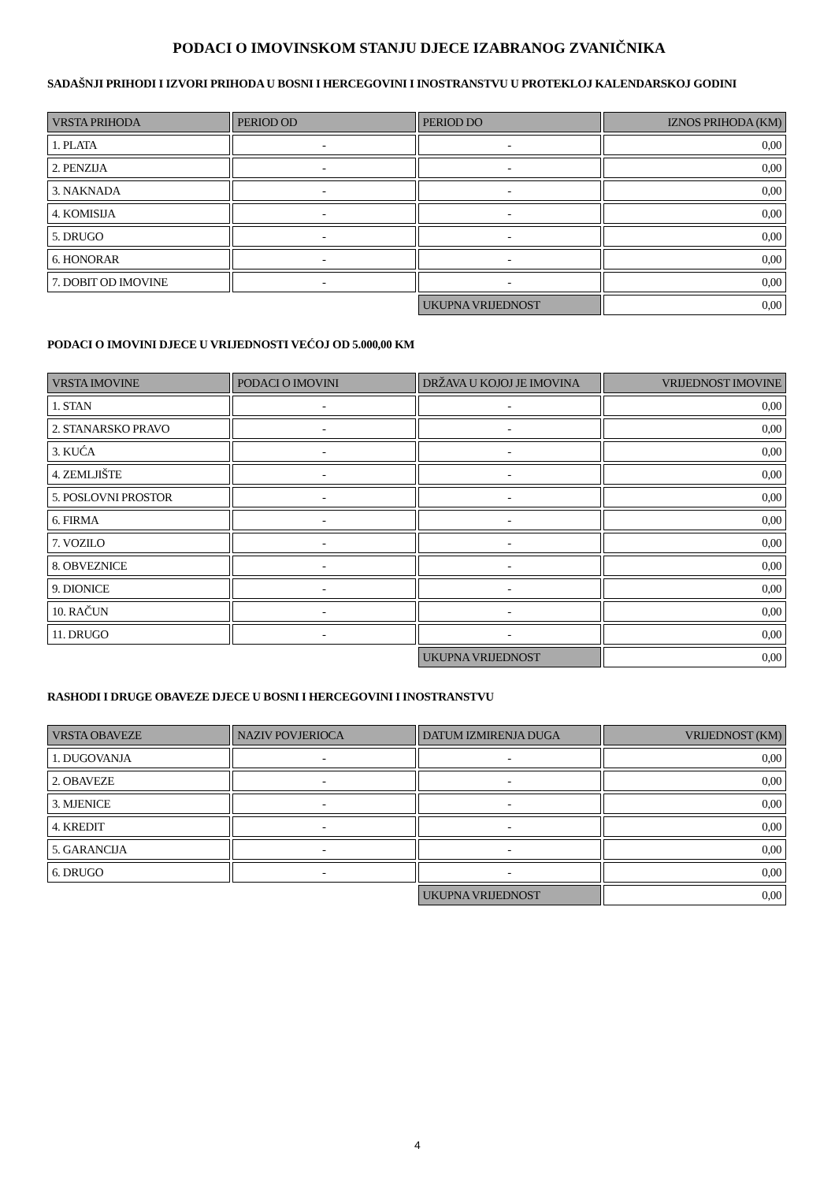PODACI O IMOVINSKOM STANJU DJECE IZABRANOG ZVANIČNIKA
SADAŠNJI PRIHODI I IZVORI PRIHODA U BOSNI I HERCEGOVINI I INOSTRANSTVU U PROTEKLOJ KALENDARSKOJ GODINI
| VRSTA PRIHODA | PERIOD OD | PERIOD DO | IZNOS PRIHODA (KM) |
| --- | --- | --- | --- |
| 1. PLATA | - | - | 0,00 |
| 2. PENZIJA | - | - | 0,00 |
| 3. NAKNADA | - | - | 0,00 |
| 4. KOMISIJA | - | - | 0,00 |
| 5. DRUGO | - | - | 0,00 |
| 6. HONORAR | - | - | 0,00 |
| 7. DOBIT OD IMOVINE | - | - | 0,00 |
| | | UKUPNA VRIJEDNOST | 0,00 |
PODACI O IMOVINI DJECE U VRIJEDNOSTI VEĆOJ OD 5.000,00 KM
| VRSTA IMOVINE | PODACI O IMOVINI | DRŽAVA U KOJOJ JE IMOVINA | VRIJEDNOST IMOVINE |
| --- | --- | --- | --- |
| 1. STAN | - | - | 0,00 |
| 2. STANARSKO PRAVO | - | - | 0,00 |
| 3. KUĆA | - | - | 0,00 |
| 4. ZEMLJIŠTE | - | - | 0,00 |
| 5. POSLOVNI PROSTOR | - | - | 0,00 |
| 6. FIRMA | - | - | 0,00 |
| 7. VOZILO | - | - | 0,00 |
| 8. OBVEZNICE | - | - | 0,00 |
| 9. DIONICE | - | - | 0,00 |
| 10. RAČUN | - | - | 0,00 |
| 11. DRUGO | - | - | 0,00 |
| | | UKUPNA VRIJEDNOST | 0,00 |
RASHODI I DRUGE OBAVEZE DJECE U BOSNI I HERCEGOVINI I INOSTRANSTVU
| VRSTA OBAVEZE | NAZIV POVJERIOCA | DATUM IZMIRENJA DUGA | VRIJEDNOST (KM) |
| --- | --- | --- | --- |
| 1. DUGOVANJA | - | - | 0,00 |
| 2. OBAVEZE | - | - | 0,00 |
| 3. MJENICE | - | - | 0,00 |
| 4. KREDIT | - | - | 0,00 |
| 5. GARANCIJA | - | - | 0,00 |
| 6. DRUGO | - | - | 0,00 |
| | | UKUPNA VRIJEDNOST | 0,00 |
4